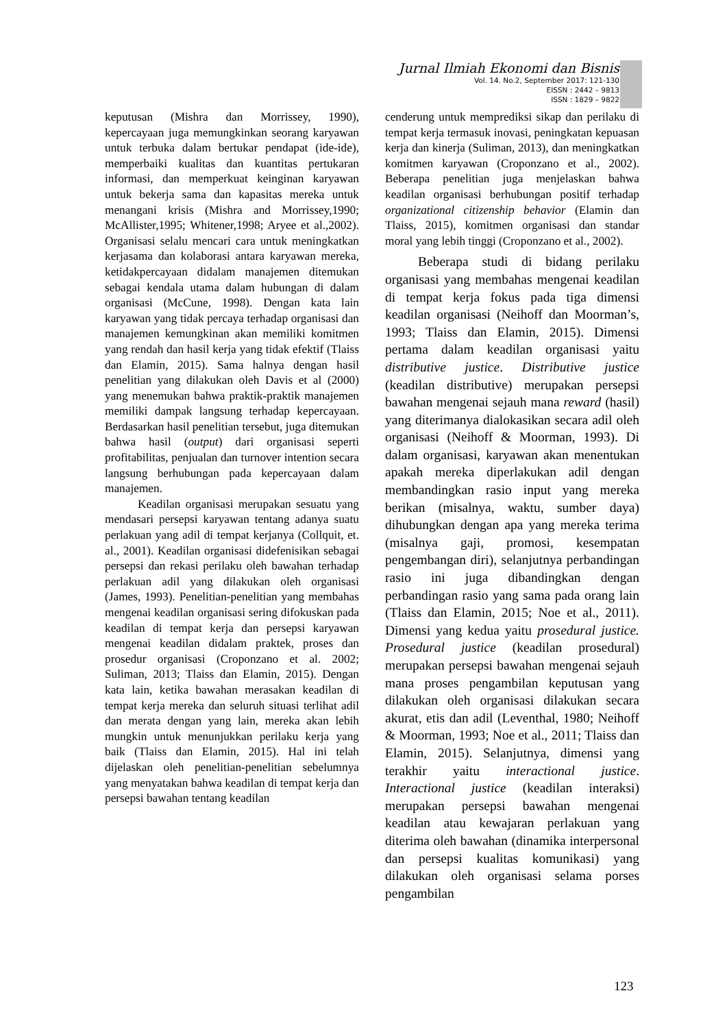Jurnal Ilmiah Ekonomi dan Bisnis
Vol. 14. No.2, September 2017: 121-130
EISSN : 2442 – 9813
ISSN : 1829 – 9822
keputusan (Mishra dan Morrissey, 1990), kepercayaan juga memungkinkan seorang karyawan untuk terbuka dalam bertukar pendapat (ide-ide), memperbaiki kualitas dan kuantitas pertukaran informasi, dan memperkuat keinginan karyawan untuk bekerja sama dan kapasitas mereka untuk menangani krisis (Mishra and Morrissey,1990; McAllister,1995; Whitener,1998; Aryee et al.,2002). Organisasi selalu mencari cara untuk meningkatkan kerjasama dan kolaborasi antara karyawan mereka, ketidakpercayaan didalam manajemen ditemukan sebagai kendala utama dalam hubungan di dalam organisasi (McCune, 1998). Dengan kata lain karyawan yang tidak percaya terhadap organisasi dan manajemen kemungkinan akan memiliki komitmen yang rendah dan hasil kerja yang tidak efektif (Tlaiss dan Elamin, 2015). Sama halnya dengan hasil penelitian yang dilakukan oleh Davis et al (2000) yang menemukan bahwa praktik-praktik manajemen memiliki dampak langsung terhadap kepercayaan. Berdasarkan hasil penelitian tersebut, juga ditemukan bahwa hasil (output) dari organisasi seperti profitabilitas, penjualan dan turnover intention secara langsung berhubungan pada kepercayaan dalam manajemen.
Keadilan organisasi merupakan sesuatu yang mendasari persepsi karyawan tentang adanya suatu perlakuan yang adil di tempat kerjanya (Collquit, et. al., 2001). Keadilan organisasi didefenisikan sebagai persepsi dan rekasi perilaku oleh bawahan terhadap perlakuan adil yang dilakukan oleh organisasi (James, 1993). Penelitian-penelitian yang membahas mengenai keadilan organisasi sering difokuskan pada keadilan di tempat kerja dan persepsi karyawan mengenai keadilan didalam praktek, proses dan prosedur organisasi (Croponzano et al. 2002; Suliman, 2013; Tlaiss dan Elamin, 2015). Dengan kata lain, ketika bawahan merasakan keadilan di tempat kerja mereka dan seluruh situasi terlihat adil dan merata dengan yang lain, mereka akan lebih mungkin untuk menunjukkan perilaku kerja yang baik (Tlaiss dan Elamin, 2015). Hal ini telah dijelaskan oleh penelitian-penelitian sebelumnya yang menyatakan bahwa keadilan di tempat kerja dan persepsi bawahan tentang keadilan
cenderung untuk memprediksi sikap dan perilaku di tempat kerja termasuk inovasi, peningkatan kepuasan kerja dan kinerja (Suliman, 2013), dan meningkatkan komitmen karyawan (Croponzano et al., 2002). Beberapa penelitian juga menjelaskan bahwa keadilan organisasi berhubungan positif terhadap organizational citizenship behavior (Elamin dan Tlaiss, 2015), komitmen organisasi dan standar moral yang lebih tinggi (Croponzano et al., 2002).
Beberapa studi di bidang perilaku organisasi yang membahas mengenai keadilan di tempat kerja fokus pada tiga dimensi keadilan organisasi (Neihoff dan Moorman’s, 1993; Tlaiss dan Elamin, 2015). Dimensi pertama dalam keadilan organisasi yaitu distributive justice. Distributive justice (keadilan distributive) merupakan persepsi bawahan mengenai sejauh mana reward (hasil) yang diterimanya dialokasikan secara adil oleh organisasi (Neihoff & Moorman, 1993). Di dalam organisasi, karyawan akan menentukan apakah mereka diperlakukan adil dengan membandingkan rasio input yang mereka berikan (misalnya, waktu, sumber daya) dihubungkan dengan apa yang mereka terima (misalnya gaji, promosi, kesempatan pengembangan diri), selanjutnya perbandingan rasio ini juga dibandingkan dengan perbandingan rasio yang sama pada orang lain (Tlaiss dan Elamin, 2015; Noe et al., 2011). Dimensi yang kedua yaitu prosedural justice. Prosedural justice (keadilan prosedural) merupakan persepsi bawahan mengenai sejauh mana proses pengambilan keputusan yang dilakukan oleh organisasi dilakukan secara akurat, etis dan adil (Leventhal, 1980; Neihoff & Moorman, 1993; Noe et al., 2011; Tlaiss dan Elamin, 2015). Selanjutnya, dimensi yang terakhir yaitu interactional justice. Interactional justice (keadilan interaksi) merupakan persepsi bawahan mengenai keadilan atau kewajaran perlakuan yang diterima oleh bawahan (dinamika interpersonal dan persepsi kualitas komunikasi) yang dilakukan oleh organisasi selama porses pengambilan
123